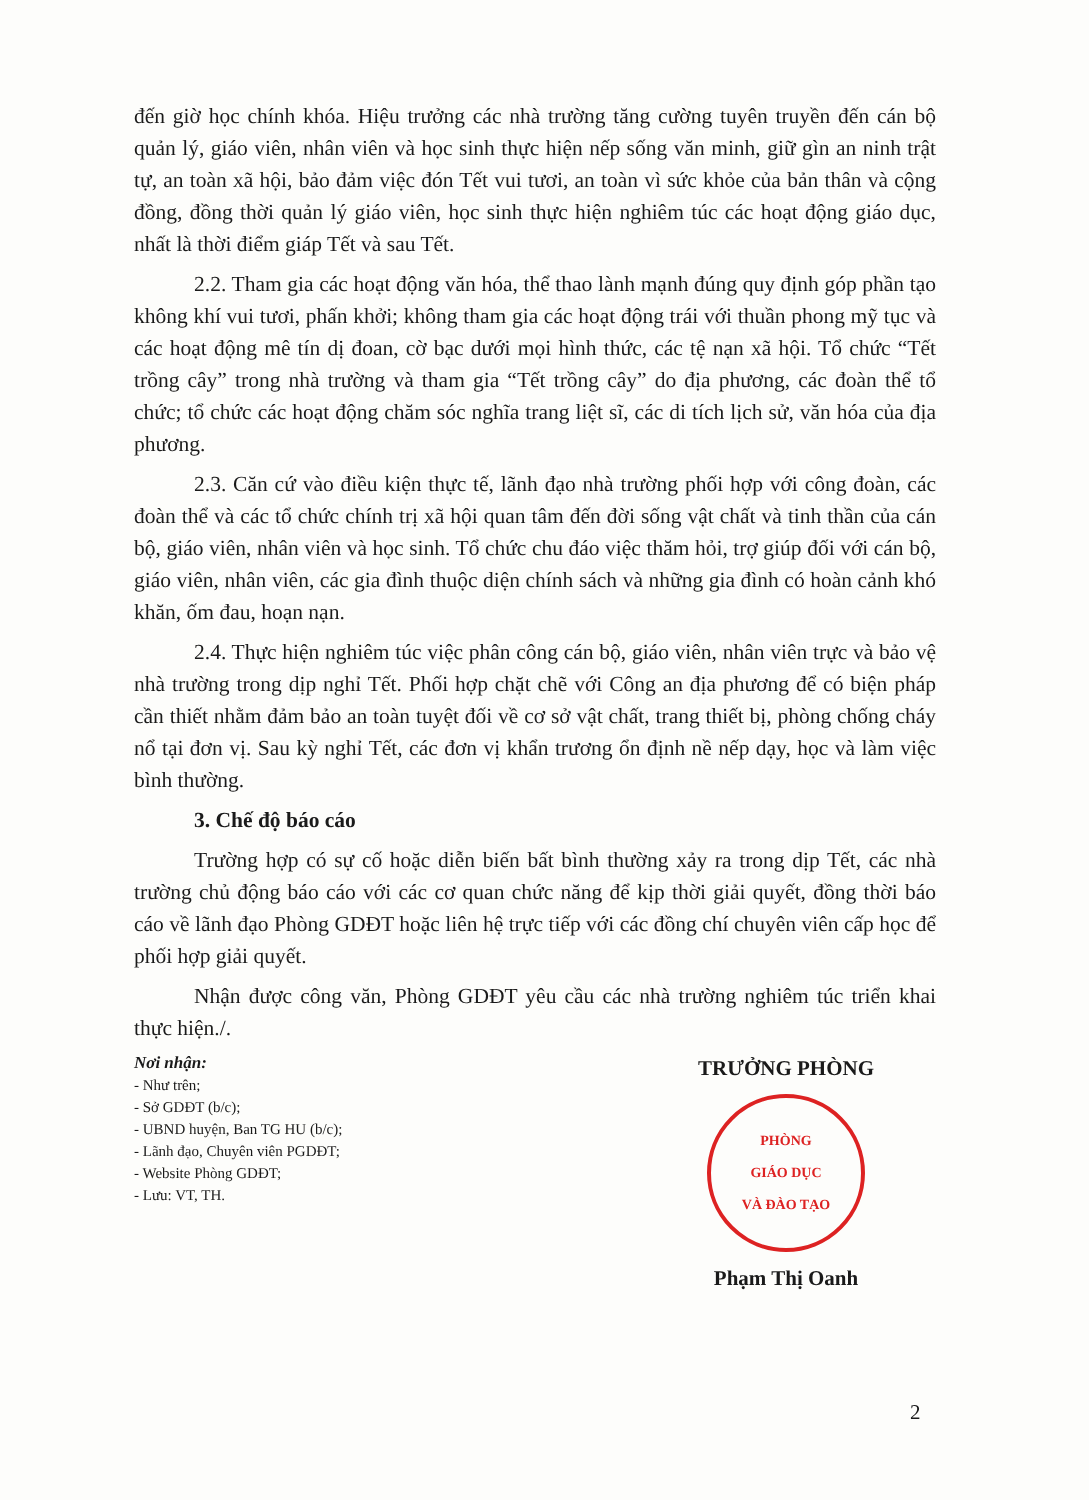đến giờ học chính khóa. Hiệu trưởng các nhà trường tăng cường tuyên truyền đến cán bộ quản lý, giáo viên, nhân viên và học sinh thực hiện nếp sống văn minh, giữ gìn an ninh trật tự, an toàn xã hội, bảo đảm việc đón Tết vui tươi, an toàn vì sức khỏe của bản thân và cộng đồng, đồng thời quản lý giáo viên, học sinh thực hiện nghiêm túc các hoạt động giáo dục, nhất là thời điểm giáp Tết và sau Tết.
2.2. Tham gia các hoạt động văn hóa, thể thao lành mạnh đúng quy định góp phần tạo không khí vui tươi, phấn khởi; không tham gia các hoạt động trái với thuần phong mỹ tục và các hoạt động mê tín dị đoan, cờ bạc dưới mọi hình thức, các tệ nạn xã hội. Tổ chức “Tết trồng cây” trong nhà trường và tham gia “Tết trồng cây” do địa phương, các đoàn thể tổ chức; tổ chức các hoạt động chăm sóc nghĩa trang liệt sĩ, các di tích lịch sử, văn hóa của địa phương.
2.3. Căn cứ vào điều kiện thực tế, lãnh đạo nhà trường phối hợp với công đoàn, các đoàn thể và các tổ chức chính trị xã hội quan tâm đến đời sống vật chất và tinh thần của cán bộ, giáo viên, nhân viên và học sinh. Tổ chức chu đáo việc thăm hỏi, trợ giúp đối với cán bộ, giáo viên, nhân viên, các gia đình thuộc diện chính sách và những gia đình có hoàn cảnh khó khăn, ốm đau, hoạn nạn.
2.4. Thực hiện nghiêm túc việc phân công cán bộ, giáo viên, nhân viên trực và bảo vệ nhà trường trong dịp nghỉ Tết. Phối hợp chặt chẽ với Công an địa phương để có biện pháp cần thiết nhằm đảm bảo an toàn tuyệt đối về cơ sở vật chất, trang thiết bị, phòng chống cháy nổ tại đơn vị. Sau kỳ nghỉ Tết, các đơn vị khẩn trương ổn định nề nếp dạy, học và làm việc bình thường.
3. Chế độ báo cáo
Trường hợp có sự cố hoặc diễn biến bất bình thường xảy ra trong dịp Tết, các nhà trường chủ động báo cáo với các cơ quan chức năng để kịp thời giải quyết, đồng thời báo cáo về lãnh đạo Phòng GDĐT hoặc liên hệ trực tiếp với các đồng chí chuyên viên cấp học để phối hợp giải quyết.
Nhận được công văn, Phòng GDĐT yêu cầu các nhà trường nghiêm túc triển khai thực hiện./.
Nơi nhận:
- Như trên;
- Sở GDĐT (b/c);
- UBND huyện, Ban TG HU (b/c);
- Lãnh đạo, Chuyên viên PGDĐT;
- Website Phòng GDĐT;
- Lưu: VT, TH.
TRƯỞNG PHÒNG
PHÒNG
GIÁO DỤC
VÀ ĐÀO TẠO
Phạm Thị Oanh
2